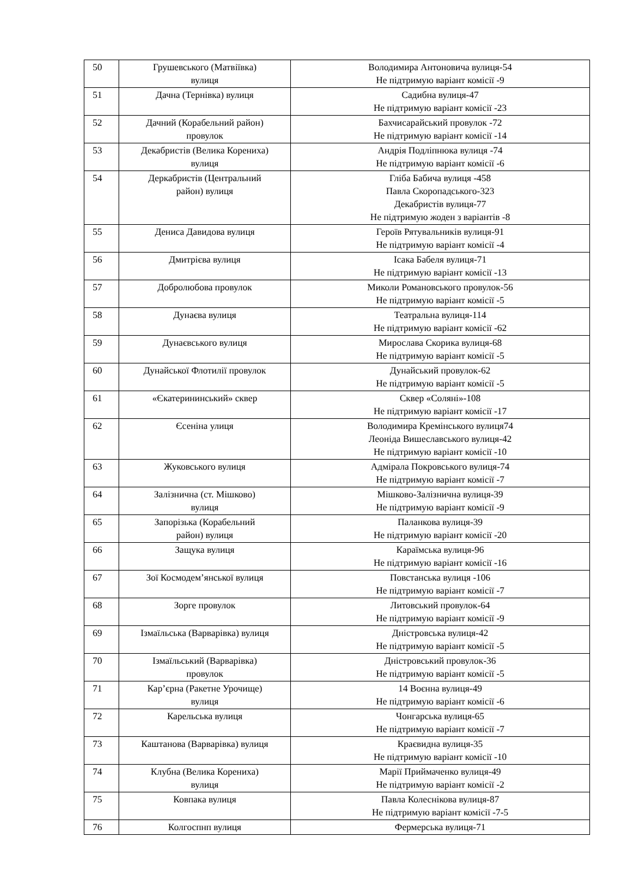| 50 | Грушевського (Матвіївка) вулиця | Володимира Антоновича вулиця-54 Не підтримую варіант комісії -9 |
| 51 | Дачна (Тернівка) вулиця | Садибна вулиця-47 Не підтримую варіант комісії -23 |
| 52 | Дачний (Корабельний район) провулок | Бахчисарайський провулок -72 Не підтримую варіант комісії -14 |
| 53 | Декабристів (Велика Корениха) вулиця | Андрія Подліпнюка вулиця -74 Не підтримую варіант комісії -6 |
| 54 | Деркабристів (Центральний район) вулиця | Гліба Бабича вулиця -458 Павла Скоропадського-323 Декабристів вулиця-77 Не підтримую жоден з варіантів -8 |
| 55 | Дениса Давидова вулиця | Героїв Рятувальників вулиця-91 Не підтримую варіант комісії -4 |
| 56 | Дмитрієва вулиця | Ісака Бабеля вулиця-71 Не підтримую варіант комісії -13 |
| 57 | Добролюбова провулок | Миколи Романовського провулок-56 Не підтримую варіант комісії -5 |
| 58 | Дунаєва вулиця | Театральна вулиця-114 Не підтримую варіант комісії -62 |
| 59 | Дунаєвського вулиця | Мирослава Скорика вулиця-68 Не підтримую варіант комісії -5 |
| 60 | Дунайської Флотилії провулок | Дунайський провулок-62 Не підтримую варіант комісії -5 |
| 61 | «Єкатерининський» сквер | Сквер «Соляні»-108 Не підтримую варіант комісії -17 |
| 62 | Єсеніна улиця | Володимира Кремінського вулиця74 Леоніда Вишеславського вулиця-42 Не підтримую варіант комісії -10 |
| 63 | Жуковського вулиця | Адмірала Покровського вулиця-74 Не підтримую варіант комісії -7 |
| 64 | Залізнична (ст. Мішково) вулиця | Мішково-Залізнична вулиця-39 Не підтримую варіант комісії -9 |
| 65 | Запорізька (Корабельний район) вулиця | Паланкова вулиця-39 Не підтримую варіант комісії -20 |
| 66 | Защука вулиця | Караїмська вулиця-96 Не підтримую варіант комісії -16 |
| 67 | Зої Космодем’янської вулиця | Повстанська вулиця -106 Не підтримую варіант комісії -7 |
| 68 | Зорге провулок | Литовський провулок-64 Не підтримую варіант комісії -9 |
| 69 | Ізмаїльська (Варварівка) вулиця | Дністровська вулиця-42 Не підтримую варіант комісії -5 |
| 70 | Ізмаїльський (Варварівка) провулок | Дністровський провулок-36 Не підтримую варіант комісії -5 |
| 71 | Кар’єрна (Ракетне Урочище) вулиця | 14 Воєнна вулиця-49 Не підтримую варіант комісії -6 |
| 72 | Карельська вулиця | Чонгарська вулиця-65 Не підтримую варіант комісії -7 |
| 73 | Каштанова (Варварівка) вулиця | Краєвидна вулиця-35 Не підтримую варіант комісії -10 |
| 74 | Клубна (Велика Корениха) вулиця | Марії Приймаченко вулиця-49 Не підтримую варіант комісії -2 |
| 75 | Ковпака вулиця | Павла Колеснікова вулиця-87 Не підтримую варіант комісії -7-5 |
| 76 | Колгоспнп вулиця | Фермерська вулиця-71 |